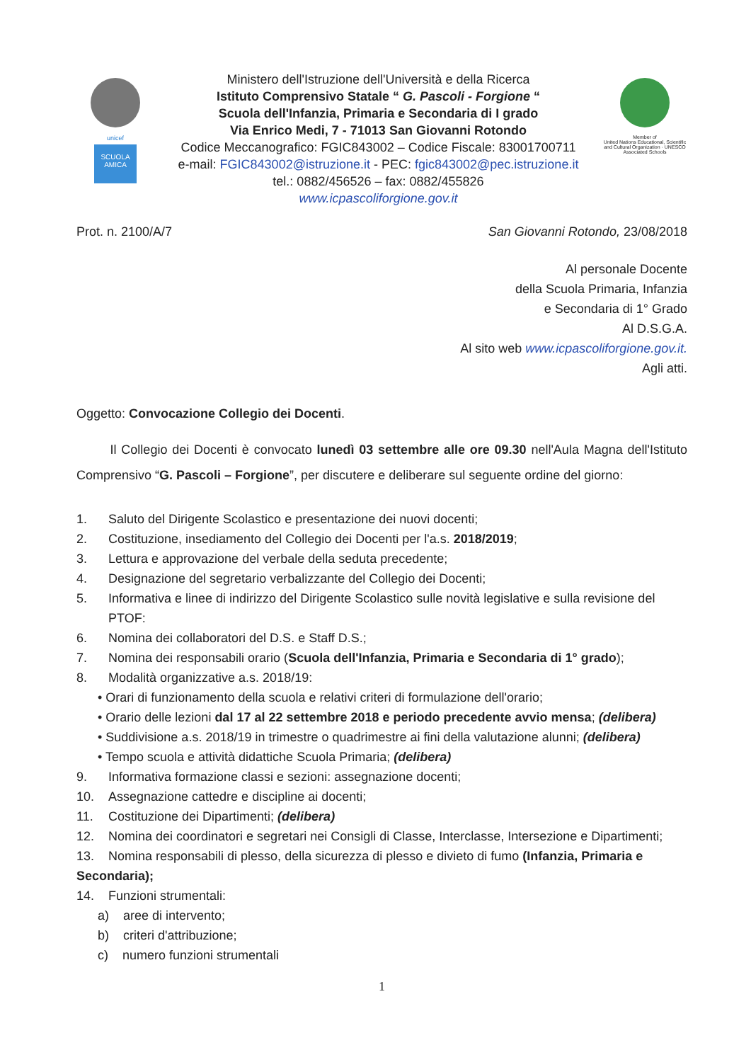unicef
SCUOLA AMICA
Ministero dell'Istruzione dell'Università e della Ricerca
Istituto Comprensivo Statale “ G. Pascoli - Forgione “
Scuola dell'Infanzia, Primaria e Secondaria di I grado
Via Enrico Medi, 7 - 71013 San Giovanni Rotondo
Codice Meccanografico: FGIC843002 – Codice Fiscale: 83001700711
e-mail: FGIC843002@istruzione.it - PEC: fgic843002@pec.istruzione.it
tel.: 0882/456526 – fax: 0882/455826
www.icpascoliforgione.gov.it
Member of
United Nations Educational, Scientific and Cultural Organization · UNESCO Associated Schools
Prot. n. 2100/A/7 San Giovanni Rotondo, 23/08/2018
Al personale Docente
della Scuola Primaria, Infanzia
e Secondaria di 1° Grado
Al D.S.G.A.
Al sito web www.icpascoliforgione.gov.it.
Agli atti.
Oggetto: Convocazione Collegio dei Docenti.
Il Collegio dei Docenti è convocato lunedì 03 settembre alle ore 09.30 nell'Aula Magna dell'Istituto Comprensivo “G. Pascoli – Forgione”, per discutere e deliberare sul seguente ordine del giorno:
1. Saluto del Dirigente Scolastico e presentazione dei nuovi docenti;
2. Costituzione, insediamento del Collegio dei Docenti per l'a.s. 2018/2019;
3. Lettura e approvazione del verbale della seduta precedente;
4. Designazione del segretario verbalizzante del Collegio dei Docenti;
5. Informativa e linee di indirizzo del Dirigente Scolastico sulle novità legislative e sulla revisione del PTOF:
6. Nomina dei collaboratori del D.S. e Staff D.S.;
7. Nomina dei responsabili orario (Scuola dell'Infanzia, Primaria e Secondaria di 1° grado);
8. Modalità organizzative a.s. 2018/19:
• Orari di funzionamento della scuola e relativi criteri di formulazione dell'orario;
• Orario delle lezioni dal 17 al 22 settembre 2018 e periodo precedente avvio mensa; (delibera)
• Suddivisione a.s. 2018/19 in trimestre o quadrimestre ai fini della valutazione alunni; (delibera)
• Tempo scuola e attività didattiche Scuola Primaria; (delibera)
9. Informativa formazione classi e sezioni: assegnazione docenti;
10. Assegnazione cattedre e discipline ai docenti;
11. Costituzione dei Dipartimenti; (delibera)
12. Nomina dei coordinatori e segretari nei Consigli di Classe, Interclasse, Intersezione e Dipartimenti;
13. Nomina responsabili di plesso, della sicurezza di plesso e divieto di fumo (Infanzia, Primaria e Secondaria);
14. Funzioni strumentali:
a) aree di intervento;
b) criteri d'attribuzione;
c) numero funzioni strumentali
1